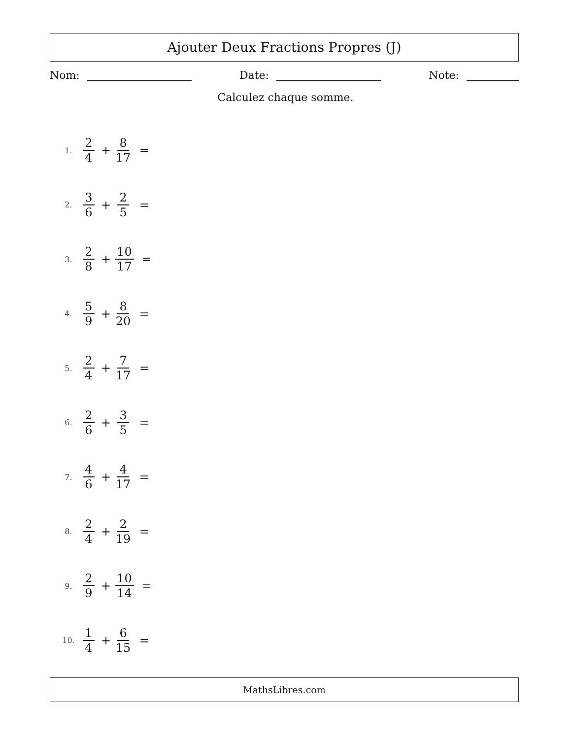Ajouter Deux Fractions Propres (J)
Nom: Date: Note:
Calculez chaque somme.
1. 2 4 + 8 17 =
2. 3 6 + 2 5 =
3. 2 8 + 10 17 =
4. 5 9 + 8 20 =
5. 2 4 + 7 17 =
6. 2 6 + 3 5 =
7. 4 6 + 4 17 =
8. 2 4 + 2 19 =
9. 2 9 + 10 14 =
10. 1 4 + 6 15 =
MathsLibres.com